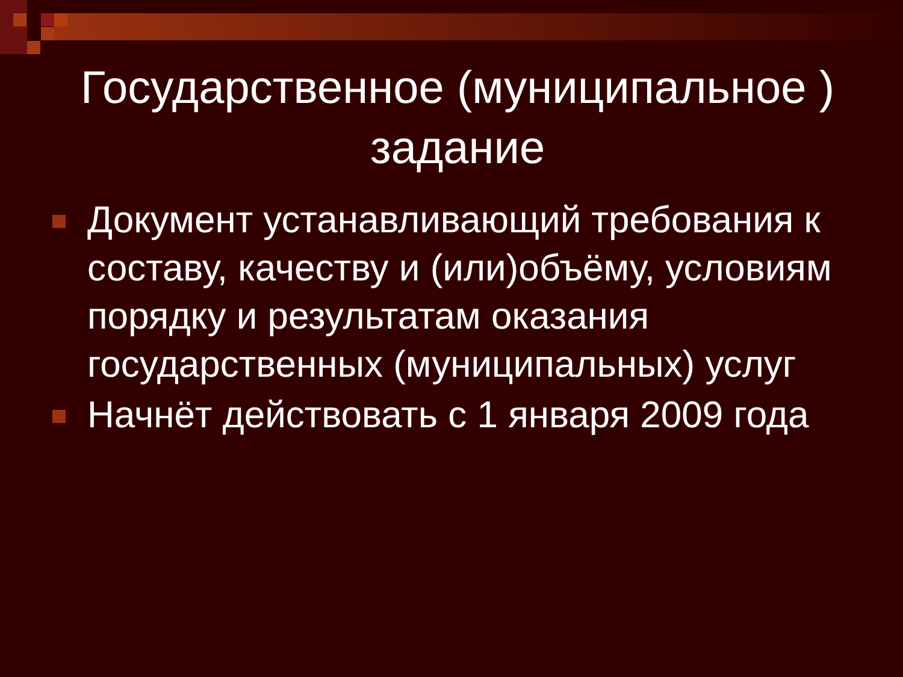Государственное (муниципальное ) задание
Документ устанавливающий требования к составу, качеству и (или)объёму, условиям порядку и результатам оказания государственных (муниципальных) услуг
Начнёт действовать с 1 января 2009 года